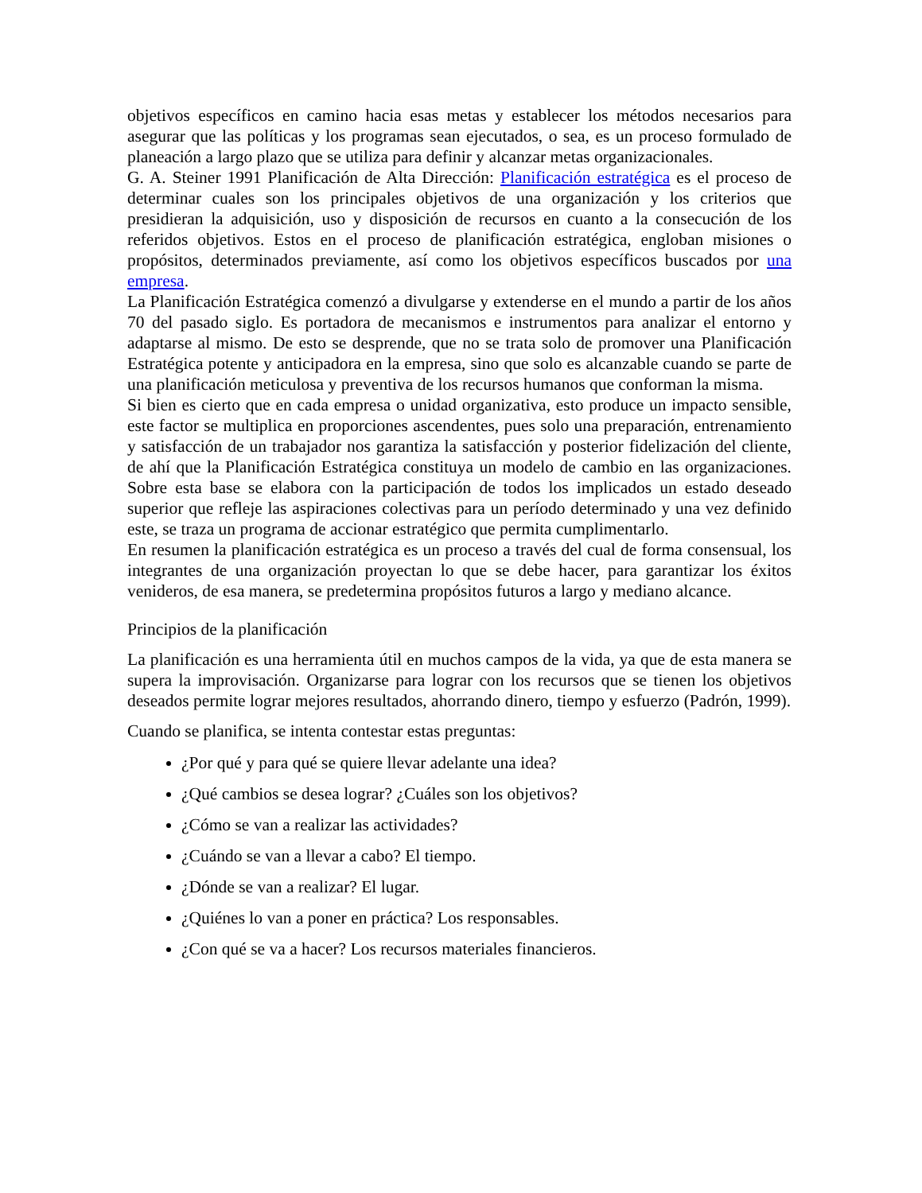objetivos específicos en camino hacia esas metas y establecer los métodos necesarios para asegurar que las políticas y los programas sean ejecutados, o sea, es un proceso formulado de planeación a largo plazo que se utiliza para definir y alcanzar metas organizacionales.
G. A. Steiner 1991 Planificación de Alta Dirección: Planificación estratégica es el proceso de determinar cuales son los principales objetivos de una organización y los criterios que presidieran la adquisición, uso y disposición de recursos en cuanto a la consecución de los referidos objetivos. Estos en el proceso de planificación estratégica, engloban misiones o propósitos, determinados previamente, así como los objetivos específicos buscados por una empresa.
La Planificación Estratégica comenzó a divulgarse y extenderse en el mundo a partir de los años 70 del pasado siglo. Es portadora de mecanismos e instrumentos para analizar el entorno y adaptarse al mismo. De esto se desprende, que no se trata solo de promover una Planificación Estratégica potente y anticipadora en la empresa, sino que solo es alcanzable cuando se parte de una planificación meticulosa y preventiva de los recursos humanos que conforman la misma.
Si bien es cierto que en cada empresa o unidad organizativa, esto produce un impacto sensible, este factor se multiplica en proporciones ascendentes, pues solo una preparación, entrenamiento y satisfacción de un trabajador nos garantiza la satisfacción y posterior fidelización del cliente, de ahí que la Planificación Estratégica constituya un modelo de cambio en las organizaciones. Sobre esta base se elabora con la participación de todos los implicados un estado deseado superior que refleje las aspiraciones colectivas para un período determinado y una vez definido este, se traza un programa de accionar estratégico que permita cumplimentarlo.
En resumen la planificación estratégica es un proceso a través del cual de forma consensual, los integrantes de una organización proyectan lo que se debe hacer, para garantizar los éxitos venideros, de esa manera, se predetermina propósitos futuros a largo y mediano alcance.
Principios de la planificación
La planificación es una herramienta útil en muchos campos de la vida, ya que de esta manera se supera la improvisación. Organizarse para lograr con los recursos que se tienen los objetivos deseados permite lograr mejores resultados, ahorrando dinero, tiempo y esfuerzo (Padrón, 1999).
Cuando se planifica, se intenta contestar estas preguntas:
¿Por qué y para qué se quiere llevar adelante una idea?
¿Qué cambios se desea lograr? ¿Cuáles son los objetivos?
¿Cómo se van a realizar las actividades?
¿Cuándo se van a llevar a cabo? El tiempo.
¿Dónde se van a realizar? El lugar.
¿Quiénes lo van a poner en práctica? Los responsables.
¿Con qué se va a hacer? Los recursos materiales financieros.